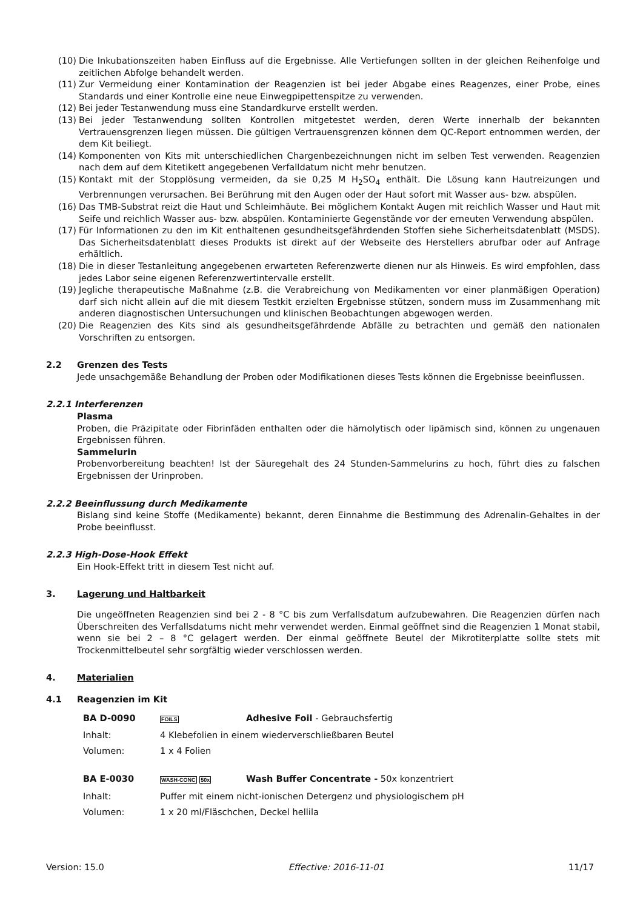(10) Die Inkubationszeiten haben Einfluss auf die Ergebnisse. Alle Vertiefungen sollten in der gleichen Reihenfolge und zeitlichen Abfolge behandelt werden.
(11) Zur Vermeidung einer Kontamination der Reagenzien ist bei jeder Abgabe eines Reagenzes, einer Probe, eines Standards und einer Kontrolle eine neue Einwegpipettenspitze zu verwenden.
(12) Bei jeder Testanwendung muss eine Standardkurve erstellt werden.
(13) Bei jeder Testanwendung sollten Kontrollen mitgetestet werden, deren Werte innerhalb der bekannten Vertrauensgrenzen liegen müssen. Die gültigen Vertrauensgrenzen können dem QC-Report entnommen werden, der dem Kit beiliegt.
(14) Komponenten von Kits mit unterschiedlichen Chargenbezeichnungen nicht im selben Test verwenden. Reagenzien nach dem auf dem Kitetikett angegebenen Verfalldatum nicht mehr benutzen.
(15) Kontakt mit der Stopplösung vermeiden, da sie 0,25 M H<sub>2</sub>SO<sub>4</sub> enthält. Die Lösung kann Hautreizungen und Verbrennungen verursachen. Bei Berührung mit den Augen oder der Haut sofort mit Wasser aus- bzw. abspülen.
(16) Das TMB-Substrat reizt die Haut und Schleimhäute. Bei möglichem Kontakt Augen mit reichlich Wasser und Haut mit Seife und reichlich Wasser aus- bzw. abspülen. Kontaminierte Gegenstände vor der erneuten Verwendung abspülen.
(17) Für Informationen zu den im Kit enthaltenen gesundheitsgefährdenden Stoffen siehe Sicherheitsdatenblatt (MSDS). Das Sicherheitsdatenblatt dieses Produkts ist direkt auf der Webseite des Herstellers abrufbar oder auf Anfrage erhältlich.
(18) Die in dieser Testanleitung angegebenen erwarteten Referenzwerte dienen nur als Hinweis. Es wird empfohlen, dass jedes Labor seine eigenen Referenzwertintervalle erstellt.
(19) Jegliche therapeutische Maßnahme (z.B. die Verabreichung von Medikamenten vor einer planmäßigen Operation) darf sich nicht allein auf die mit diesem Testkit erzielten Ergebnisse stützen, sondern muss im Zusammenhang mit anderen diagnostischen Untersuchungen und klinischen Beobachtungen abgewogen werden.
(20) Die Reagenzien des Kits sind als gesundheitsgefährdende Abfälle zu betrachten und gemäß den nationalen Vorschriften zu entsorgen.
2.2 Grenzen des Tests
Jede unsachgemäße Behandlung der Proben oder Modifikationen dieses Tests können die Ergebnisse beeinflussen.
2.2.1 Interferenzen
Plasma
Proben, die Präzipitate oder Fibrinfäden enthalten oder die hämolytisch oder lipämisch sind, können zu ungenauen Ergebnissen führen.
Sammelurin
Probenvorbereitung beachten! Ist der Säuregehalt des 24 Stunden-Sammelurins zu hoch, führt dies zu falschen Ergebnissen der Urinproben.
2.2.2 Beeinflussung durch Medikamente
Bislang sind keine Stoffe (Medikamente) bekannt, deren Einnahme die Bestimmung des Adrenalin-Gehaltes in der Probe beeinflusst.
2.2.3 High-Dose-Hook Effekt
Ein Hook-Effekt tritt in diesem Test nicht auf.
3. Lagerung und Haltbarkeit
Die ungeöffneten Reagenzien sind bei 2 - 8 °C bis zum Verfallsdatum aufzubewahren. Die Reagenzien dürfen nach Überschreiten des Verfallsdatums nicht mehr verwendet werden. Einmal geöffnet sind die Reagenzien 1 Monat stabil, wenn sie bei 2 – 8 °C gelagert werden. Der einmal geöffnete Beutel der Mikrotiterplatte sollte stets mit Trockenmittelbeutel sehr sorgfältig wieder verschlossen werden.
4. Materialien
4.1 Reagenzien im Kit
| BA D-0090 | FOILS | Adhesive Foil - Gebrauchsfertig |
| Inhalt: | 4 Klebefolien in einem wiederverschließbaren Beutel | |
| Volumen: | 1 x 4 Folien | |
| BA E-0030 | WASH-CONC 50x | Wash Buffer Concentrate - 50x konzentriert |
| Inhalt: | Puffer mit einem nicht-ionischen Detergenz und physiologischem pH | |
| Volumen: | 1 x 20 ml/Fläschchen, Deckel hellila | |
Version: 15.0 Effective: 2016-11-01 11/17